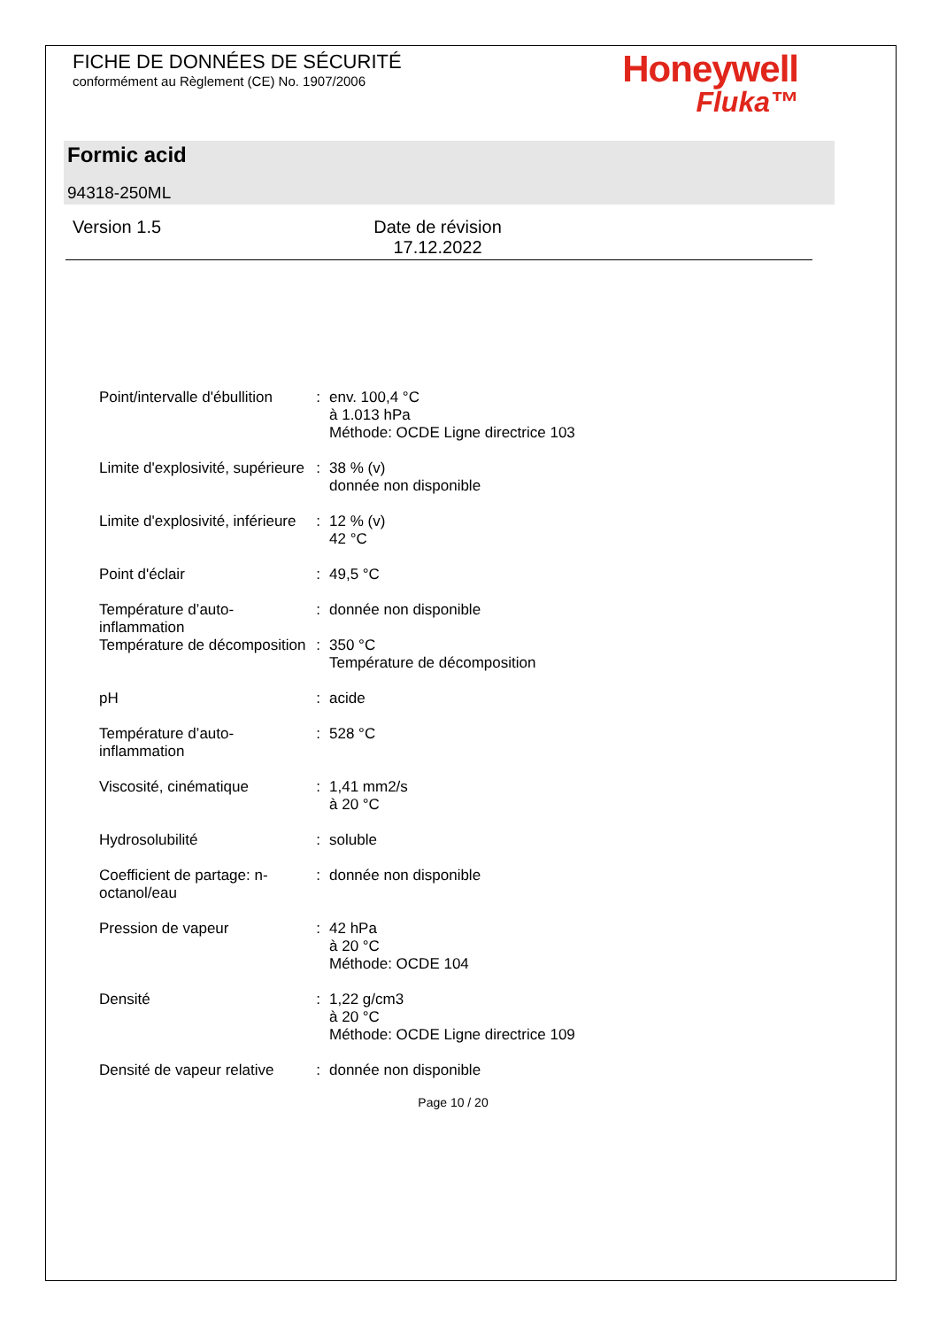FICHE DE DONNÉES DE SÉCURITÉ
conformément au Règlement (CE) No. 1907/2006
Honeywell
Fluka™
Formic acid
94318-250ML
Version 1.5 Date de révision 17.12.2022
| Point/intervalle d'ébullition | : | env. 100,4 °C à 1.013 hPa Méthode: OCDE Ligne directrice 103 |
| Limite d'explosivité, supérieure | : | 38 % (v) donnée non disponible |
| Limite d'explosivité, inférieure | : | 12 % (v) 42 °C |
| Point d'éclair | : | 49,5 °C |
| Température d’auto-inflammation | : | donnée non disponible |
| Température de décomposition | : | 350 °C Température de décomposition |
| pH | : | acide |
| Température d’auto-inflammation | : | 528 °C |
| Viscosité, cinématique | : | 1,41 mm2/s à 20 °C |
| Hydrosolubilité | : | soluble |
| Coefficient de partage: n-octanol/eau | : | donnée non disponible |
| Pression de vapeur | : | 42 hPa à 20 °C Méthode: OCDE 104 |
| Densité | : | 1,22 g/cm3 à 20 °C Méthode: OCDE Ligne directrice 109 |
| Densité de vapeur relative | : | donnée non disponible |
Page 10 / 20